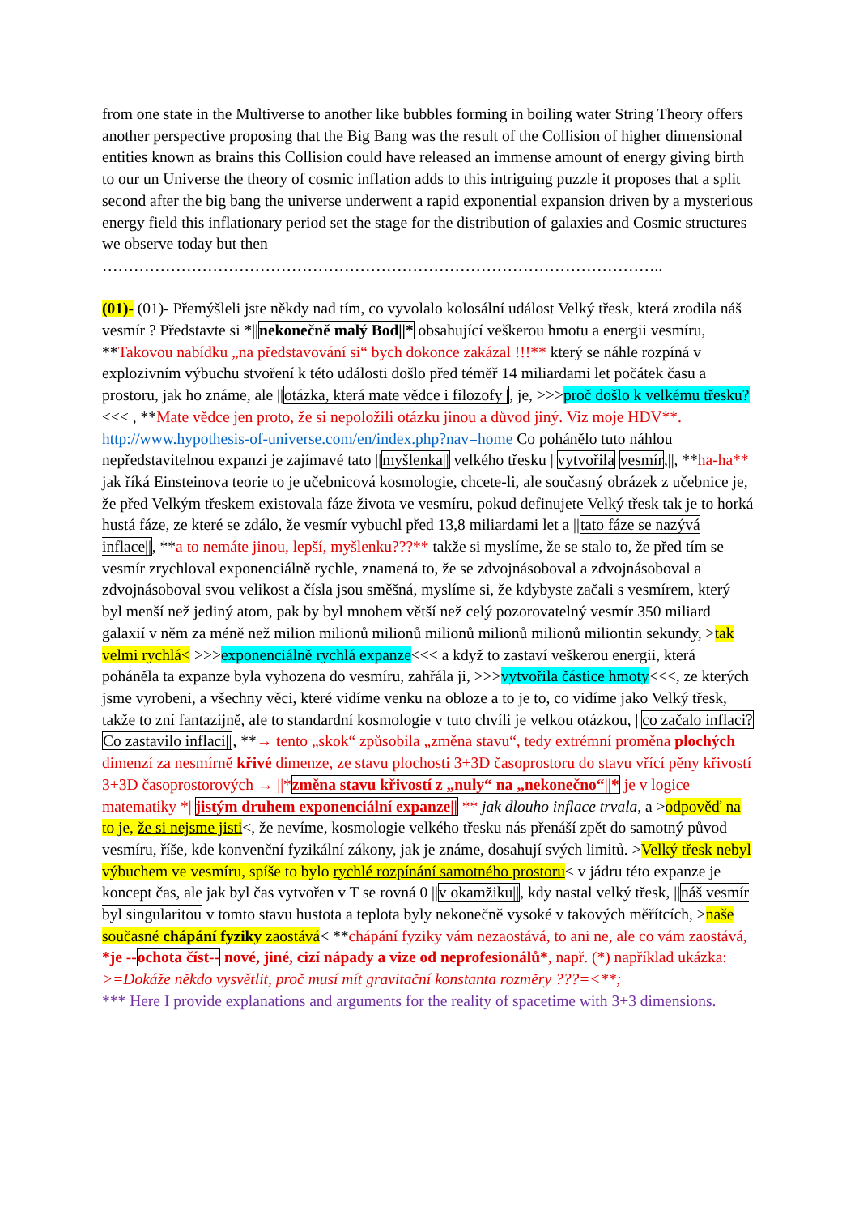from one state in the Multiverse to another like bubbles forming in boiling water String Theory offers another perspective proposing that the Big Bang was the result of the Collision of higher dimensional entities known as brains this Collision could have released an immense amount of energy giving birth to our un Universe the theory of cosmic inflation adds to this intriguing puzzle it proposes that a split second after the big bang the universe underwent a rapid exponential expansion driven by a mysterious energy field this inflationary period set the stage for the distribution of galaxies and Cosmic structures we observe today but then ……………………………………………………………………………………………..
(01)- (01)- Přemýšleli jste někdy nad tím, co vyvolalo kolosální událost Velký třesk, která zrodila náš vesmír ? Představte si *||nekonečně malý Bod||* obsahující veškerou hmotu a energii vesmíru, **Takovou nabídku „na představování si“ bych dokonce zakázal !!!** který se náhle rozpíná v explozivním výbuchu stvoření k této události došlo před téměř 14 miliardami let počátek času a prostoru, jak ho známe, ale ||otázka, která mate vědce i filozofy||, je, >>>proč došlo k velkému třesku?<<< , **Mate vědce jen proto, že si nepoložili otázku jinou a důvod jiný. Viz moje HDV**. http://www.hypothesis-of-universe.com/en/index.php?nav=home Co pohánělo tuto náhlou nepředstavitelnou expanzi je zajímavé tato ||myšlenka|| velkého třesku ||vytvořila vesmír,||, **ha-ha** jak říká Einsteinova teorie to je učebnicová kosmologie, chcete-li, ale současný obrázek z učebnice je, že před Velkým třeskem existovala fáze života ve vesmíru, pokud definujete Velký třesk tak je to horká hustá fáze, ze které se zdálo, že vesmír vybuchl před 13,8 miliardami let a ||tato fáze se nazývá inflace||, **a to nemáte jinou, lepší, myšlenku???** takže si myslíme, že se stalo to, že před tím se vesmír zrychloval exponenciálně rychle, znamená to, že se zdvojnásoboval a zdvojnásoboval a zdvojnásoboval svou velikost a čísla jsou směšná, myslíme si, že kdybyste začali s vesmírem, který byl menší než jediný atom, pak by byl mnohem větší než celý pozorovatelný vesmír 350 miliard galaxií v něm za méně než milion milionů milionů milionů milionů milionů miliontin sekundy, >tak velmi rychlá< >>>exponenciálně rychlá expanze<<< a když to zastaví veškerou energii, která poháněla ta expanze byla vyhozena do vesmíru, zahřála ji, >>>vytvořila částice hmoty<<<, ze kterých jsme vyrobeni, a všechny věci, které vidíme venku na obloze a to je to, co vidíme jako Velký třesk, takže to zní fantazijně, ale to standardní kosmologie v tuto chvíli je velkou otázkou, ||co začalo inflaci? Co zastavilo inflaci||, **→ tento „skok“ způsobila „změna stavu“, tedy extrémní proměna plochých dimenzí za nesmírně křivé dimenze, ze stavu plochosti 3+3D časoprostoru do stavu vřící pěny křivostí 3+3D časoprostorových → ||*změna stavu křivostí z „nuly“ na „nekonečno“||* je v logice matematiky *||jistým druhem exponenciální expanze|| ** jak dlouho inflace trvala, a >odpověď na to je, že si nejsme jisti<, že nevíme, kosmologie velkého třesku nás přenáší zpět do samotný původ vesmíru, říše, kde konvenční fyzikální zákony, jak je známe, dosahují svých limitů. >Velký třesk nebyl výbuchem ve vesmíru, spíše to bylo rychlé rozpínání samotného prostoru< v jádru této expanze je koncept čas, ale jak byl čas vytvořen v T se rovná 0 ||v okamžiku||, kdy nastal velký třesk, ||náš vesmír byl singularitou v tomto stavu hustota a teplota byly nekonečně vysoké v takových měřítcích, >naše současné chápání fyziky zaostává< **chápání fyziky vám nezaostává, to ani ne, ale co vám zaostává, *je --ochota číst-- nové, jiné, cizí nápady a vize od neprofesionálů*, např. (*) například ukázka: >=Dokáže někdo vysvětlit, proč musí mít gravitační konstanta rozměry ???=<**;
*** Here I provide explanations and arguments for the reality of spacetime with 3+3 dimensions.